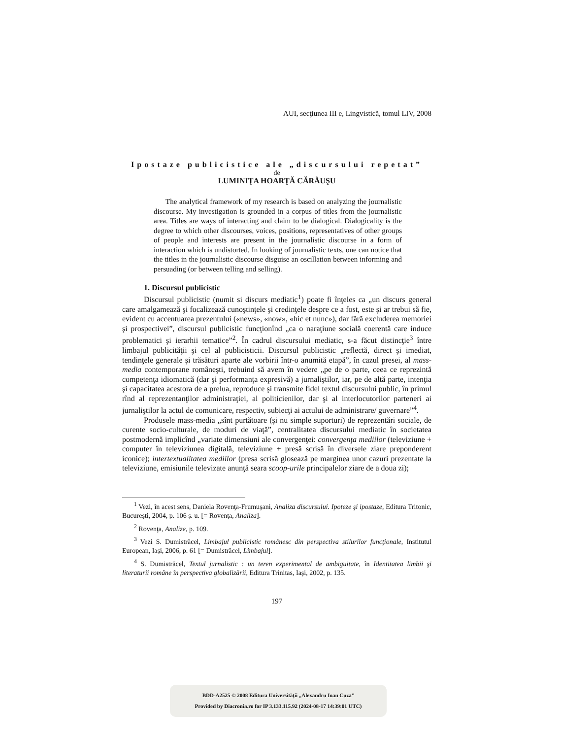AUI, secţiunea III e, Lingvistică, tomul LIV, 2008
Ipostaze publicistice ale „discursului repetat”
de
LUMINIŢA HOARŢĂ CĂRĂUŞU
The analytical framework of my research is based on analyzing the journalistic discourse. My investigation is grounded in a corpus of titles from the journalistic area. Titles are ways of interacting and claim to be dialogical. Dialogicality is the degree to which other discourses, voices, positions, representatives of other groups of people and interests are present in the journalistic discourse in a form of interaction which is undistorted. In looking of journalistic texts, one can notice that the titles in the journalistic discourse disguise an oscillation between informing and persuading (or between telling and selling).
1. Discursul publicistic
Discursul publicistic (numit si discurs mediatic<sup>1</sup>) poate fi înţeles ca „un discurs general care amalgamează şi focalizează cunoştinţele şi credinţele despre ce a fost, este şi ar trebui să fie, evident cu accentuarea prezentului («news», «now», «hic et nunc»), dar fără excluderea memoriei şi prospectivei”, discursul publicistic funcţionînd „ca o naraţiune socială coerentă care induce problematici şi ierarhii tematice”<sup>2</sup>. În cadrul discursului mediatic, s-a făcut distincţie<sup>3</sup> între limbajul publicităţii şi cel al publicisticii. Discursul publicistic „reflectă, direct şi imediat, tendinţele generale şi trăsături aparte ale vorbirii într-o anumită etapă”, în cazul presei, al mass-media contemporane româneşti, trebuind să avem în vedere „pe de o parte, ceea ce reprezintă competenţa idiomatică (dar şi performanţa expresivă) a jurnaliştilor, iar, pe de altă parte, intenţia şi capacitatea acestora de a prelua, reproduce şi transmite fidel textul discursului public, în primul rînd al reprezentanţilor administraţiei, al politicienilor, dar şi al interlocutorilor parteneri ai jurnaliştilor la actul de comunicare, respectiv, subiecţi ai actului de administrare/ guvernare”<sup>4</sup>.
Produsele mass-media „sînt purtătoare (şi nu simple suporturi) de reprezentări sociale, de curente socio-culturale, de moduri de viaţă”, centralitatea discursului mediatic în societatea postmodernă implicînd „variate dimensiuni ale convergenţei: convergenţa mediilor (televiziune + computer în televiziunea digitală, televiziune + presă scrisă în diversele ziare preponderent iconice); intertextualitatea mediilor (presa scrisă glosează pe marginea unor cazuri prezentate la televiziune, emisiunile televizate anunţă seara scoop-urile principalelor ziare de a doua zi);
<sup>1</sup> Vezi, în acest sens, Daniela Rovenţa-Frumuşani, Analiza discursului. Ipoteze şi ipostaze, Editura Tritonic, Bucureşti, 2004, p. 106 ş. u. [= Rovenţa, Analiza].
<sup>2</sup> Rovenţa, Analize, p. 109.
<sup>3</sup> Vezi S. Dumistrăcel, Limbajul publicistic românesc din perspectiva stilurilor funcţionale, Institutul European, Iaşi, 2006, p. 61 [= Dumistrăcel, Limbajul].
<sup>4</sup> S. Dumistrăcel, Textul jurnalistic : un teren experimental de ambiguitate, în Identitatea limbii şi literaturii române în perspectiva globalizării, Editura Trinitas, Iaşi, 2002, p. 135.
197
BDD-A2525 © 2008 Editura Universităţii „Alexandru Ioan Cuza”
Provided by Diacronia.ro for IP 3.133.115.92 (2024-08-17 14:39:01 UTC)